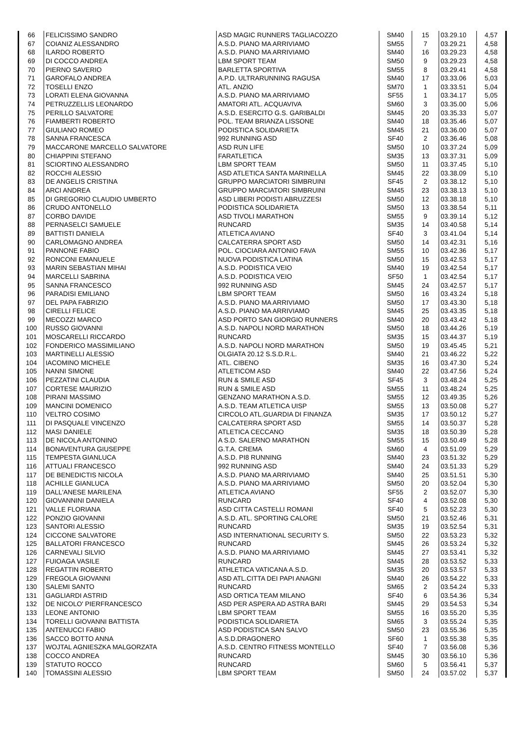| 66 | FELICISSIMO SANDRO | ASD MAGIC RUNNERS TAGLIACOZZO | SM40 | 15 | 03.29.10 | 4,57 |
| 67 | COIANIZ ALESSANDRO | A.S.D. PIANO MA ARRIVIAMO | SM55 | 7 | 03.29.21 | 4,58 |
| 68 | ILARDO ROBERTO | A.S.D. PIANO MA ARRIVIAMO | SM40 | 16 | 03.29.23 | 4,58 |
| 69 | DI COCCO ANDREA | LBM SPORT TEAM | SM50 | 9 | 03.29.23 | 4,58 |
| 70 | PIERNO SAVERIO | BARLETTA SPORTIVA | SM55 | 8 | 03.29.41 | 4,58 |
| 71 | GAROFALO ANDREA | A.P.D. ULTRARUNNING RAGUSA | SM40 | 17 | 03.33.06 | 5,03 |
| 72 | TOSELLI ENZO | ATL. ANZIO | SM70 | 1 | 03.33.51 | 5,04 |
| 73 | LORATI ELENA GIOVANNA | A.S.D. PIANO MA ARRIVIAMO | SF55 | 1 | 03.34.17 | 5,05 |
| 74 | PETRUZZELLIS LEONARDO | AMATORI ATL. ACQUAVIVA | SM60 | 3 | 03.35.00 | 5,06 |
| 75 | PERILLO SALVATORE | A.S.D. ESERCITO G.S. GARIBALDI | SM45 | 20 | 03.35.33 | 5,07 |
| 76 | FIAMBERTI ROBERTO | POL. TEAM BRIANZA LISSONE | SM40 | 18 | 03.35.46 | 5,07 |
| 77 | GIULIANO ROMEO | PODISTICA SOLIDARIETA | SM45 | 21 | 03.36.00 | 5,07 |
| 78 | SANNA FRANCESCA | 992 RUNNING ASD | SF40 | 2 | 03.36.46 | 5,08 |
| 79 | MACCARONE MARCELLO SALVATORE | ASD RUN LIFE | SM50 | 10 | 03.37.24 | 5,09 |
| 80 | CHIAPPINI STEFANO | FARATLETICA | SM35 | 13 | 03.37.31 | 5,09 |
| 81 | SCIORTINO ALESSANDRO | LBM SPORT TEAM | SM50 | 11 | 03.37.45 | 5,10 |
| 82 | ROCCHI ALESSIO | ASD ATLETICA SANTA MARINELLA | SM45 | 22 | 03.38.09 | 5,10 |
| 83 | DE ANGELIS CRISTINA | GRUPPO MARCIATORI SIMBRUINI | SF45 | 2 | 03.38.12 | 5,10 |
| 84 | ARCI ANDREA | GRUPPO MARCIATORI SIMBRUINI | SM45 | 23 | 03.38.13 | 5,10 |
| 85 | DI GREGORIO CLAUDIO UMBERTO | ASD LIBERI PODISTI ABRUZZESI | SM50 | 12 | 03.38.18 | 5,10 |
| 86 | CRUDO ANTONELLO | PODISTICA SOLIDARIETA | SM50 | 13 | 03.38.54 | 5,11 |
| 87 | CORBO DAVIDE | ASD TIVOLI MARATHON | SM55 | 9 | 03.39.14 | 5,12 |
| 88 | PERNASELCI SAMUELE | RUNCARD | SM35 | 14 | 03.40.58 | 5,14 |
| 89 | BATTISTI DANIELA | ATLETICA AVIANO | SF40 | 3 | 03.41.04 | 5,14 |
| 90 | CARLOMAGNO ANDREA | CALCATERRA SPORT ASD | SM50 | 14 | 03.42.31 | 5,16 |
| 91 | PANNONE FABIO | POL. CIOCIARA ANTONIO FAVA | SM55 | 10 | 03.42.36 | 5,17 |
| 92 | RONCONI EMANUELE | NUOVA PODISTICA LATINA | SM50 | 15 | 03.42.53 | 5,17 |
| 93 | MARIN SEBASTIAN MIHAI | A.S.D. PODISTICA VEIO | SM40 | 19 | 03.42.54 | 5,17 |
| 94 | MARCELLI SABRINA | A.S.D. PODISTICA VEIO | SF50 | 1 | 03.42.54 | 5,17 |
| 95 | SANNA FRANCESCO | 992 RUNNING ASD | SM45 | 24 | 03.42.57 | 5,17 |
| 96 | PARADISI EMILIANO | LBM SPORT TEAM | SM50 | 16 | 03.43.24 | 5,18 |
| 97 | DEL PAPA FABRIZIO | A.S.D. PIANO MA ARRIVIAMO | SM50 | 17 | 03.43.30 | 5,18 |
| 98 | CIRELLI FELICE | A.S.D. PIANO MA ARRIVIAMO | SM45 | 25 | 03.43.35 | 5,18 |
| 99 | MECOZZI MARCO | ASD PORTO SAN GIORGIO RUNNERS | SM40 | 20 | 03.43.42 | 5,18 |
| 100 | RUSSO GIOVANNI | A.S.D. NAPOLI NORD MARATHON | SM50 | 18 | 03.44.26 | 5,19 |
| 101 | MOSCARELLI RICCARDO | RUNCARD | SM35 | 15 | 03.44.37 | 5,19 |
| 102 | FONDERICO MASSIMILIANO | A.S.D. NAPOLI NORD MARATHON | SM50 | 19 | 03.45.45 | 5,21 |
| 103 | MARTINELLI ALESSIO | OLGIATA 20.12 S.S.D.R.L. | SM40 | 21 | 03.46.22 | 5,22 |
| 104 | IACOMINO MICHELE | ATL. CIBENO | SM35 | 16 | 03.47.30 | 5,24 |
| 105 | NANNI SIMONE | ATLETICOM ASD | SM40 | 22 | 03.47.56 | 5,24 |
| 106 | PEZZATINI CLAUDIA | RUN & SMILE ASD | SF45 | 3 | 03.48.24 | 5,25 |
| 107 | CORTESE MAURIZIO | RUN & SMILE ASD | SM55 | 11 | 03.48.24 | 5,25 |
| 108 | PIRANI MASSIMO | GENZANO MARATHON A.S.D. | SM55 | 12 | 03.49.35 | 5,26 |
| 109 | MANCINI DOMENICO | A.S.D. TEAM ATLETICA UISP | SM55 | 13 | 03.50.08 | 5,27 |
| 110 | VELTRO COSIMO | CIRCOLO ATL.GUARDIA DI FINANZA | SM35 | 17 | 03.50.12 | 5,27 |
| 111 | DI PASQUALE VINCENZO | CALCATERRA SPORT ASD | SM55 | 14 | 03.50.37 | 5,28 |
| 112 | MASI DANIELE | ATLETICA CECCANO | SM35 | 18 | 03.50.39 | 5,28 |
| 113 | DE NICOLA ANTONINO | A S.D. SALERNO MARATHON | SM55 | 15 | 03.50.49 | 5,28 |
| 114 | BONAVENTURA GIUSEPPE | G.T.A. CREMA | SM60 | 4 | 03.51.09 | 5,29 |
| 115 | TEMPESTA GIANLUCA | A.S.D. PI8 RUNNING | SM40 | 23 | 03.51.32 | 5,29 |
| 116 | ATTUALI FRANCESCO | 992 RUNNING ASD | SM40 | 24 | 03.51.33 | 5,29 |
| 117 | DE BENEDICTIS NICOLA | A.S.D. PIANO MA ARRIVIAMO | SM40 | 25 | 03.51.51 | 5,30 |
| 118 | ACHILLE GIANLUCA | A.S.D. PIANO MA ARRIVIAMO | SM50 | 20 | 03.52.04 | 5,30 |
| 119 | DALL'ANESE MARILENA | ATLETICA AVIANO | SF55 | 2 | 03.52.07 | 5,30 |
| 120 | GIOVANNINI DANIELA | RUNCARD | SF40 | 4 | 03.52.08 | 5,30 |
| 121 | VALLE FLORIANA | ASD CITTA CASTELLI ROMANI | SF40 | 5 | 03.52.23 | 5,30 |
| 122 | PONZIO GIOVANNI | A.S.D. ATL. SPORTING CALORE | SM50 | 21 | 03.52.46 | 5,31 |
| 123 | SANTORI ALESSIO | RUNCARD | SM35 | 19 | 03.52.54 | 5,31 |
| 124 | CICCONE SALVATORE | ASD INTERNATIONAL SECURITY S. | SM50 | 22 | 03.53.23 | 5,32 |
| 125 | BALLATORI FRANCESCO | RUNCARD | SM45 | 26 | 03.53.24 | 5,32 |
| 126 | CARNEVALI SILVIO | A.S.D. PIANO MA ARRIVIAMO | SM45 | 27 | 03.53.41 | 5,32 |
| 127 | FUIOAGA VASILE | RUNCARD | SM45 | 28 | 03.53.52 | 5,33 |
| 128 | REGATTIN ROBERTO | ATHLETICA VATICANA A.S.D. | SM35 | 20 | 03.53.57 | 5,33 |
| 129 | FREGOLA GIOVANNI | ASD ATL.CITTA DEI PAPI ANAGNI | SM40 | 26 | 03.54.22 | 5,33 |
| 130 | SALEMI SANTO | RUNCARD | SM65 | 2 | 03.54.24 | 5,33 |
| 131 | GAGLIARDI ASTRID | ASD ORTICA TEAM MILANO | SF40 | 6 | 03.54.36 | 5,34 |
| 132 | DE NICOLO' PIERFRANCESCO | ASD PER ASPERA AD ASTRA BARI | SM45 | 29 | 03.54.53 | 5,34 |
| 133 | LEONE ANTONIO | LBM SPORT TEAM | SM55 | 16 | 03.55.20 | 5,35 |
| 134 | TORELLI GIOVANNI BATTISTA | PODISTICA SOLIDARIETA | SM65 | 3 | 03.55.24 | 5,35 |
| 135 | ANTENUCCI FABIO | ASD PODISTICA SAN SALVO | SM50 | 23 | 03.55.36 | 5,35 |
| 136 | SACCO BOTTO ANNA | A.S.D.DRAGONERO | SF60 | 1 | 03.55.38 | 5,35 |
| 137 | WOJTAL AGNIESZKA MALGORZATA | A.S.D. CENTRO FITNESS MONTELLO | SF40 | 7 | 03.56.08 | 5,36 |
| 138 | COCCO ANDREA | RUNCARD | SM45 | 30 | 03.56.10 | 5,36 |
| 139 | STATUTO ROCCO | RUNCARD | SM60 | 5 | 03.56.41 | 5,37 |
| 140 | TOMASSINI ALESSIO | LBM SPORT TEAM | SM50 | 24 | 03.57.02 | 5,37 |